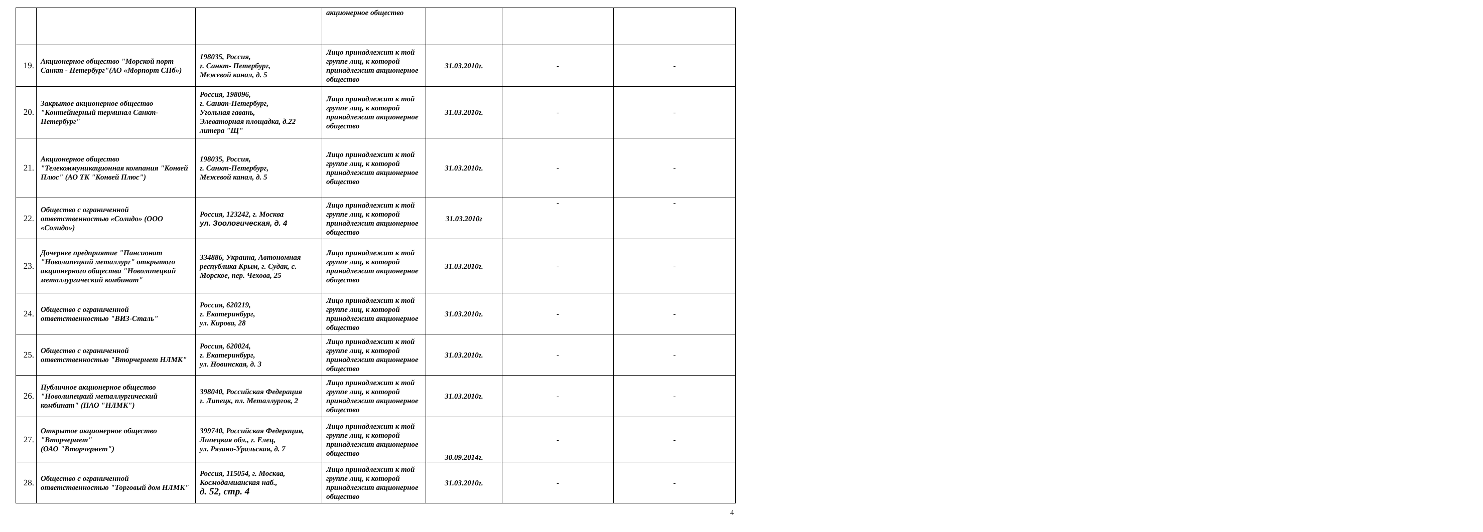| | | | акционерное общество | | | |
| 19. | Акционерное общество "Морской порт Санкт - Петербург"(АО «Морпорт СПб») | 198035, Россия, г. Санкт- Петербург, Межевой канал, д. 5 | Лицо принадлежит к той группе лиц, к которой принадлежит акционерное общество | 31.03.2010г. | - | - |
| 20. | Закрытое акционерное общество "Контейнерный терминал Санкт-Петербург" | Россия, 198096, г. Санкт-Петербург, Угольная гавань, Элеваторная площадка, д.22 литера "Щ" | Лицо принадлежит к той группе лиц, к которой принадлежит акционерное общество | 31.03.2010г. | - | - |
| 21. | Акционерное общество "Телекоммуникационная компания "Конвей Плюс" (АО ТК "Конвей Плюс") | 198035, Россия, г. Санкт-Петербург, Межевой канал, д. 5 | Лицо принадлежит к той группе лиц, к которой принадлежит акционерное общество | 31.03.2010г. | - | - |
| 22. | Общество с ограниченной ответственностью «Солидо» (ООО «Солидо») | Россия, 123242, г. Москва ул. Зоологическая, д. 4 | Лицо принадлежит к той группе лиц, к которой принадлежит акционерное общество | 31.03.2010г | - | - |
| 23. | Дочернее предприятие "Пансионат "Новолипецкий металлург" открытого акционерного общества "Новолипецкий металлургический комбинат" | 334886, Украина, Автономная республика Крым, г. Судак, с. Морское, пер. Чехова, 25 | Лицо принадлежит к той группе лиц, к которой принадлежит акционерное общество | 31.03.2010г. | - | - |
| 24. | Общество с ограниченной ответственностью "ВИЗ-Сталь" | Россия, 620219, г. Екатеринбург, ул. Кирова, 28 | Лицо принадлежит к той группе лиц, к которой принадлежит акционерное общество | 31.03.2010г. | - | - |
| 25. | Общество с ограниченной ответственностью "Вторчермет НЛМК" | Россия, 620024, г. Екатеринбург, ул. Новинская, д. 3 | Лицо принадлежит к той группе лиц, к которой принадлежит акционерное общество | 31.03.2010г. | - | - |
| 26. | Публичное акционерное общество "Новолипецкий металлургический комбинат" (ПАО "НЛМК") | 398040, Российская Федерация г. Липецк, пл. Металлургов, 2 | Лицо принадлежит к той группе лиц, к которой принадлежит акционерное общество | 31.03.2010г. | - | - |
| 27. | Открытое акционерное общество "Вторчермет" (ОАО "Вторчермет") | 399740, Российская Федерация, Липецкая обл., г. Елец, ул. Рязано-Уральская, д. 7 | Лицо принадлежит к той группе лиц, к которой принадлежит акционерное общество | 30.09.2014г. | - | - |
| 28. | Общество с ограниченной ответственностью "Торговый дом НЛМК" | Россия, 115054, г. Москва, Космодамианская наб., д. 52, стр. 4 | Лицо принадлежит к той группе лиц, к которой принадлежит акционерное общество | 31.03.2010г. | - | - |
4